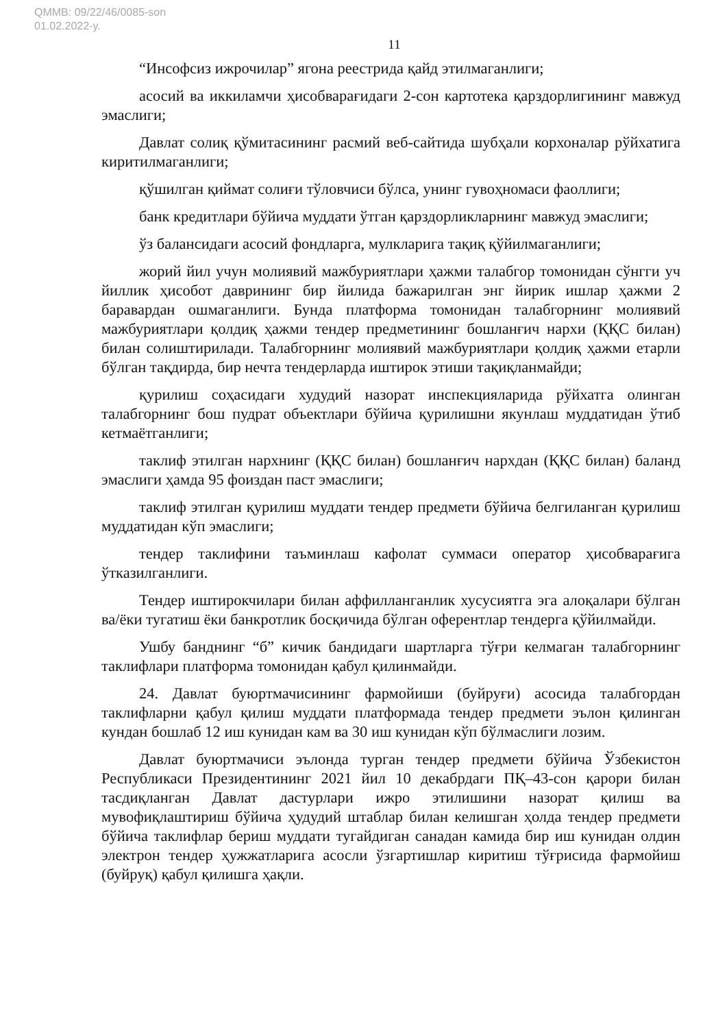QMMB: 09/22/46/0085-son
01.02.2022-y.
11
“Инсофсиз ижрочилар” ягона реестрида қайд этилмаганлиги;
асосий ва иккиламчи ҳисобварағидаги 2-сон картотека қарздорлигининг мавжуд эмаслиги;
Давлат солиқ қўмитасининг расмий веб-сайтида шубҳали корхоналар рўйхатига киритилмаганлиги;
қўшилган қиймат солиғи тўловчиси бўлса, унинг гувоҳномаси фаоллиги;
банк кредитлари бўйича муддати ўтган қарздорликларнинг мавжуд эмаслиги;
ўз балансидаги асосий фондларга, мулкларига тақиқ қўйилмаганлиги;
жорий йил учун молиявий мажбуриятлари ҳажми талабгор томонидан сўнгги уч йиллик ҳисобот даврининг бир йилида бажарилган энг йирик ишлар ҳажми 2 баравардан ошмаганлиги. Бунда платформа томонидан талабгорнинг молиявий мажбуриятлари қолдиқ ҳажми тендер предметининг бошланғич нархи (ҚҚС билан) билан солиштирилади. Талабгорнинг молиявий мажбуриятлари қолдиқ ҳажми етарли бўлган тақдирда, бир нечта тендерларда иштирок этиши тақиқланмайди;
қурилиш соҳасидаги худудий назорат инспекцияларида рўйхатга олинган талабгорнинг бош пудрат объектлари бўйича қурилишни якунлаш муддатидан ўтиб кетмаётганлиги;
таклиф этилган нархнинг (ҚҚС билан) бошланғич нархдан (ҚҚС билан) баланд эмаслиги ҳамда 95 фоиздан паст эмаслиги;
таклиф этилган қурилиш муддати тендер предмети бўйича белгиланган қурилиш муддатидан кўп эмаслиги;
тендер таклифини таъминлаш кафолат суммаси оператор ҳисобварағига ўтказилганлиги.
Тендер иштирокчилари билан аффилланганлик хусусиятга эга алоқалари бўлган ва/ёки тугатиш ёки банкротлик босқичида бўлган оферентлар тендерга қўйилмайди.
Ушбу банднинг “б” кичик бандидаги шартларга тўғри келмаган талабгорнинг таклифлари платформа томонидан қабул қилинмайди.
24. Давлат буюртмачисининг фармойиши (буйруғи) асосида талабгордан таклифларни қабул қилиш муддати платформада тендер предмети эълон қилинган кундан бошлаб 12 иш кунидан кам ва 30 иш кунидан кўп бўлмаслиги лозим.
Давлат буюртмачиси эълонда турган тендер предмети бўйича Ўзбекистон Республикаси Президентининг 2021 йил 10 декабрдаги ПҚ–43-сон қарори билан тасдиқланган Давлат дастурлари ижро этилишини назорат қилиш ва мувофиқлаштириш бўйича ҳудудий штаблар билан келишган ҳолда тендер предмети бўйича таклифлар бериш муддати тугайдиган санадан камида бир иш кунидан олдин электрон тендер ҳужжатларига асосли ўзгартишлар киритиш тўғрисида фармойиш (буйруқ) қабул қилишга ҳақли.